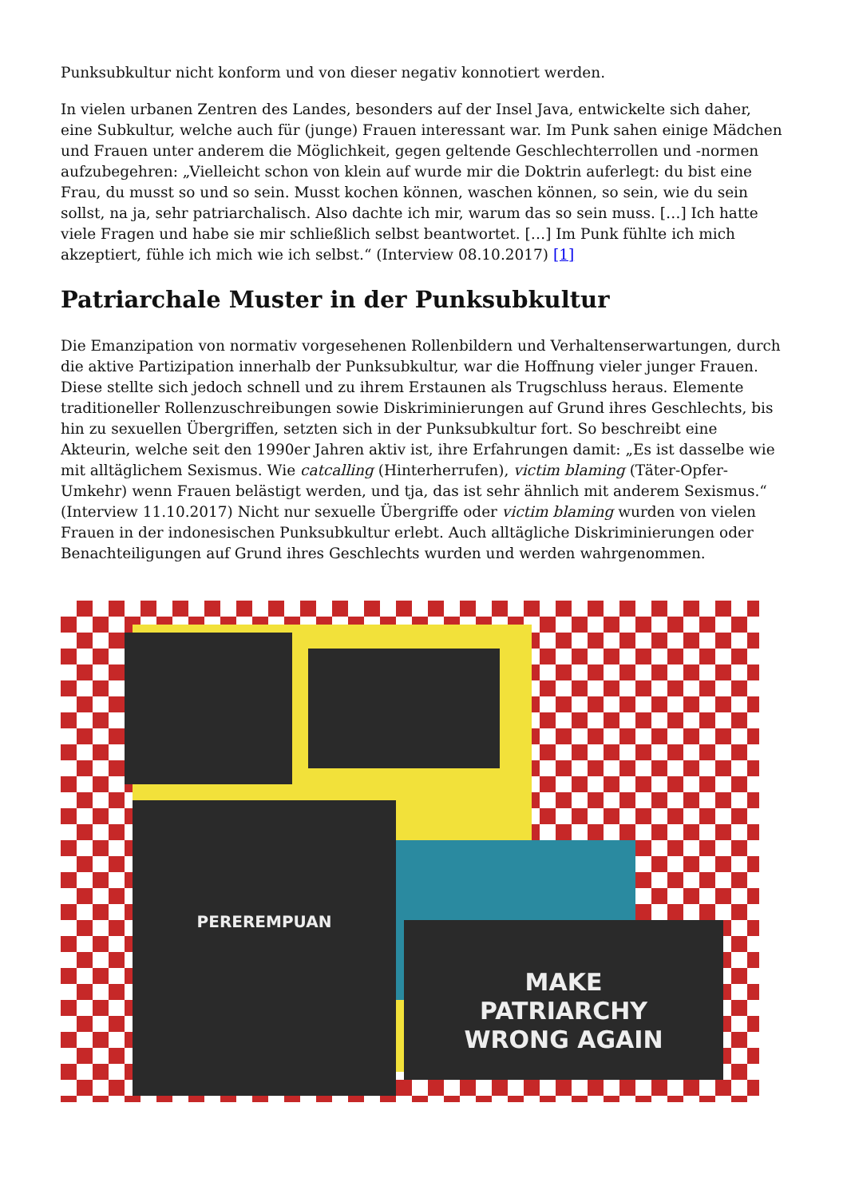Punksubkultur nicht konform und von dieser negativ konnotiert werden.
In vielen urbanen Zentren des Landes, besonders auf der Insel Java, entwickelte sich daher, eine Subkultur, welche auch für (junge) Frauen interessant war. Im Punk sahen einige Mädchen und Frauen unter anderem die Möglichkeit, gegen geltende Geschlechterrollen und -normen aufzubegehren: „Vielleicht schon von klein auf wurde mir die Doktrin auferlegt: du bist eine Frau, du musst so und so sein. Musst kochen können, waschen können, so sein, wie du sein sollst, na ja, sehr patriarchalisch. Also dachte ich mir, warum das so sein muss. […] Ich hatte viele Fragen und habe sie mir schließlich selbst beantwortet. […] Im Punk fühlte ich mich akzeptiert, fühle ich mich wie ich selbst.“ (Interview 08.10.2017) [1]
Patriarchale Muster in der Punksubkultur
Die Emanzipation von normativ vorgesehenen Rollenbildern und Verhaltenserwartungen, durch die aktive Partizipation innerhalb der Punksubkultur, war die Hoffnung vieler junger Frauen. Diese stellte sich jedoch schnell und zu ihrem Erstaunen als Trugschluss heraus. Elemente traditioneller Rollenzuschreibungen sowie Diskriminierungen auf Grund ihres Geschlechts, bis hin zu sexuellen Übergriffen, setzten sich in der Punksubkultur fort. So beschreibt eine Akteurin, welche seit den 1990er Jahren aktiv ist, ihre Erfahrungen damit: „Es ist dasselbe wie mit alltäglichem Sexismus. Wie catcalling (Hinterherrufen), victim blaming (Täter-Opfer-Umkehr) wenn Frauen belästigt werden, und tja, das ist sehr ähnlich mit anderem Sexismus.“ (Interview 11.10.2017) Nicht nur sexuelle Übergriffe oder victim blaming wurden von vielen Frauen in der indonesischen Punksubkultur erlebt. Auch alltägliche Diskriminierungen oder Benachteiligungen auf Grund ihres Geschlechts wurden und werden wahrgenommen.
PEREREMPUAN
MAKE
PATRIARCHY
WRONG AGAIN